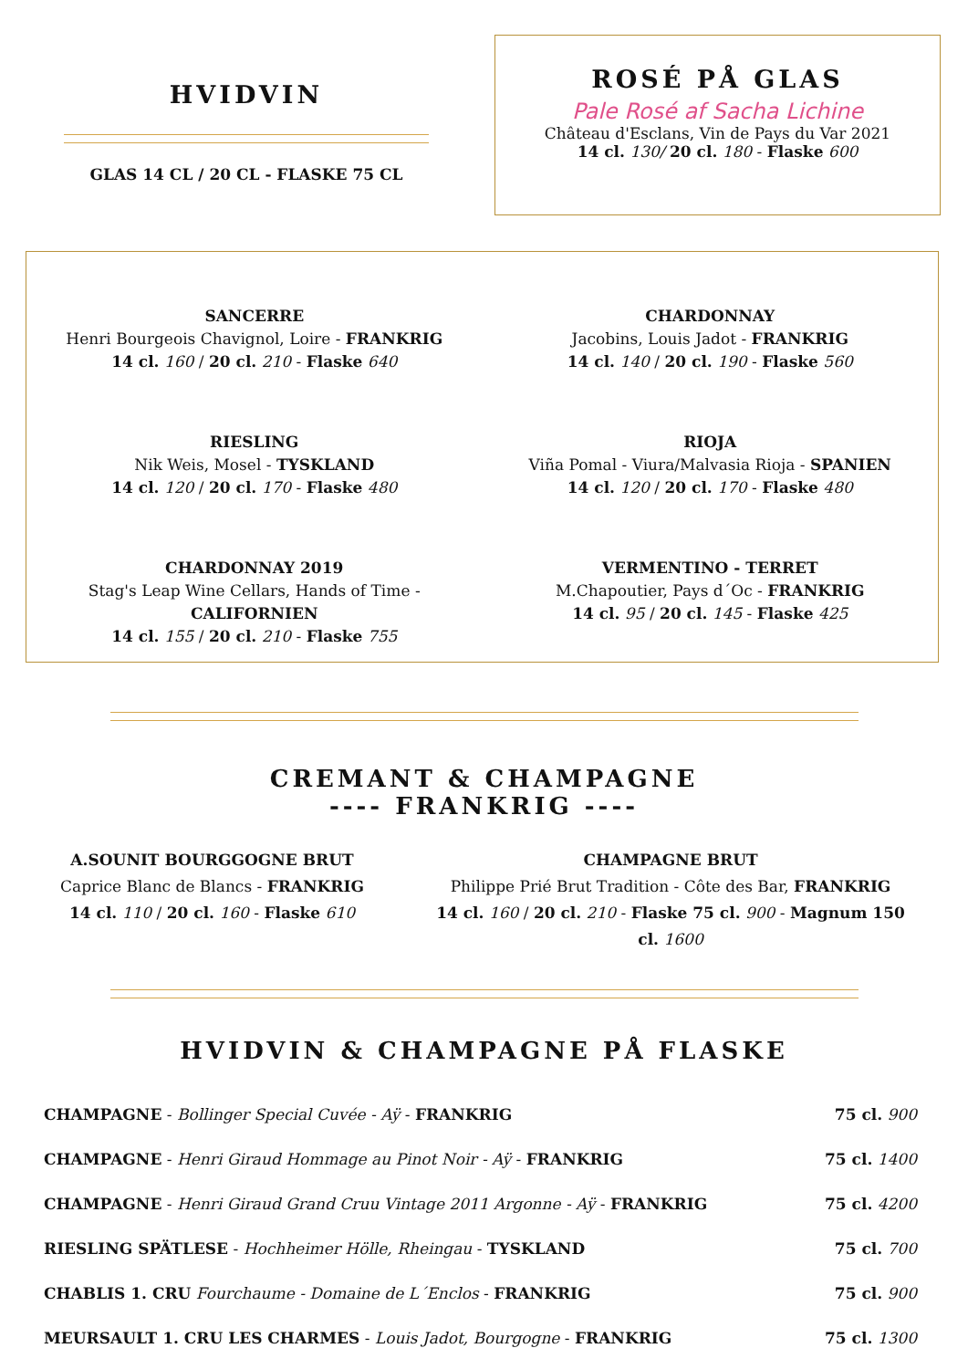HVIDVIN
GLAS 14 CL / 20 CL - FLASKE 75 CL
ROSÉ PÅ GLAS
Pale Rosé af Sacha Lichine
Château d'Esclans, Vin de Pays du Var 2021
14 cl. 130/ 20 cl. 180 - Flaske 600
SANCERRE
Henri Bourgeois Chavignol, Loire - FRANKRIG
14 cl. 160 / 20 cl. 210 - Flaske 640
CHARDONNAY
Jacobins, Louis Jadot - FRANKRIG
14 cl. 140 / 20 cl. 190 - Flaske 560
RIESLING
Nik Weis, Mosel - TYSKLAND
14 cl. 120 / 20 cl. 170 - Flaske 480
RIOJA
Viña Pomal - Viura/Malvasia Rioja - SPANIEN
14 cl. 120 / 20 cl. 170 - Flaske 480
CHARDONNAY 2019
Stag's Leap Wine Cellars, Hands of Time - CALIFORNIEN
14 cl. 155 / 20 cl. 210 - Flaske 755
VERMENTINO - TERRET
M.Chapoutier, Pays d´Oc - FRANKRIG
14 cl. 95 / 20 cl. 145 - Flaske 425
CREMANT & CHAMPAGNE
---- FRANKRIG ----
A.SOUNIT BOURGGOGNE BRUT
Caprice Blanc de Blancs - FRANKRIG
14 cl. 110 / 20 cl. 160 - Flaske 610
CHAMPAGNE BRUT
Philippe Prié Brut Tradition - Côte des Bar, FRANKRIG
14 cl. 160 / 20 cl. 210 - Flaske 75 cl. 900 - Magnum 150 cl. 1600
HVIDVIN & CHAMPAGNE PÅ FLASKE
CHAMPAGNE - Bollinger Special Cuvée - Aÿ - FRANKRIG 75 cl. 900
CHAMPAGNE - Henri Giraud Hommage au Pinot Noir - Aÿ - FRANKRIG 75 cl. 1400
CHAMPAGNE - Henri Giraud Grand Cruu Vintage 2011 Argonne - Aÿ - FRANKRIG 75 cl. 4200
RIESLING SPÄTLESE - Hochheimer Hölle, Rheingau - TYSKLAND 75 cl. 700
CHABLIS 1. CRU Fourchaume - Domaine de L´Enclos - FRANKRIG 75 cl. 900
MEURSAULT 1. CRU LES CHARMES - Louis Jadot, Bourgogne - FRANKRIG 75 cl. 1300